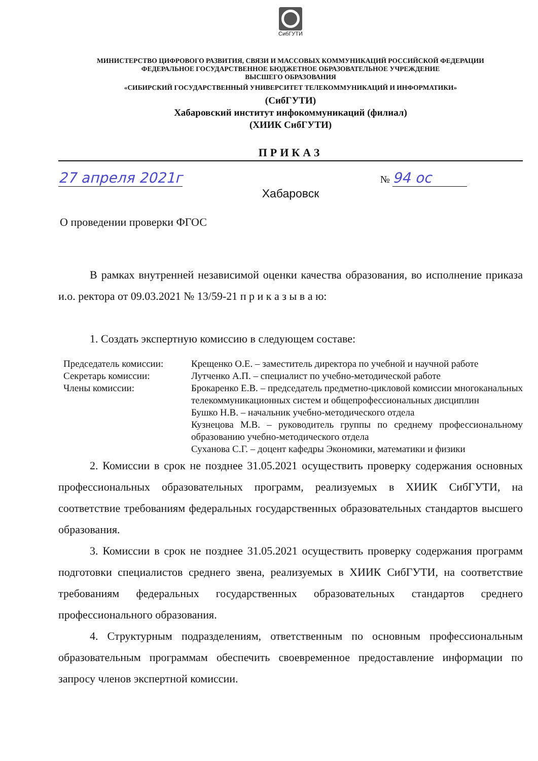СибГУТИ
МИНИСТЕРСТВО ЦИФРОВОГО РАЗВИТИЯ, СВЯЗИ И МАССОВЫХ КОММУНИКАЦИЙ РОССИЙСКОЙ ФЕДЕРАЦИИ
ФЕДЕРАЛЬНОЕ ГОСУДАРСТВЕННОЕ БЮДЖЕТНОЕ ОБРАЗОВАТЕЛЬНОЕ УЧРЕЖДЕНИЕ
ВЫСШЕГО ОБРАЗОВАНИЯ
«СИБИРСКИЙ ГОСУДАРСТВЕННЫЙ УНИВЕРСИТЕТ ТЕЛЕКОММУНИКАЦИЙ И ИНФОРМАТИКИ»
(СибГУТИ)
Хабаровский институт инфокоммуникаций (филиал)
(ХИИК СибГУТИ)
ПРИКАЗ
27 апреля 2021г № 94 ос
Хабаровск
О проведении проверки ФГОС
В рамках внутренней независимой оценки качества образования, во исполнение приказа и.о. ректора от 09.03.2021 № 13/59-21 п р и к а з ы в а ю:
1. Создать экспертную комиссию в следующем составе:
Председатель комиссии:
Секретарь комиссии:
Члены комиссии:
Крещенко О.Е. – заместитель директора по учебной и научной работе
Лутченко А.П. – специалист по учебно-методической работе
Брокаренко Е.В. – председатель предметно-цикловой комиссии многоканальных телекоммуникационных систем и общепрофессиональных дисциплин
Бушко Н.В. – начальник учебно-методического отдела
Кузнецова М.В. – руководитель группы по среднему профессиональному образованию учебно-методического отдела
Суханова С.Г. – доцент кафедры Экономики, математики и физики
2. Комиссии в срок не позднее 31.05.2021 осуществить проверку содержания основных профессиональных образовательных программ, реализуемых в ХИИК СибГУТИ, на соответствие требованиям федеральных государственных образовательных стандартов высшего образования.
3. Комиссии в срок не позднее 31.05.2021 осуществить проверку содержания программ подготовки специалистов среднего звена, реализуемых в ХИИК СибГУТИ, на соответствие требованиям федеральных государственных образовательных стандартов среднего профессионального образования.
4. Структурным подразделениям, ответственным по основным профессиональным образовательным программам обеспечить своевременное предоставление информации по запросу членов экспертной комиссии.